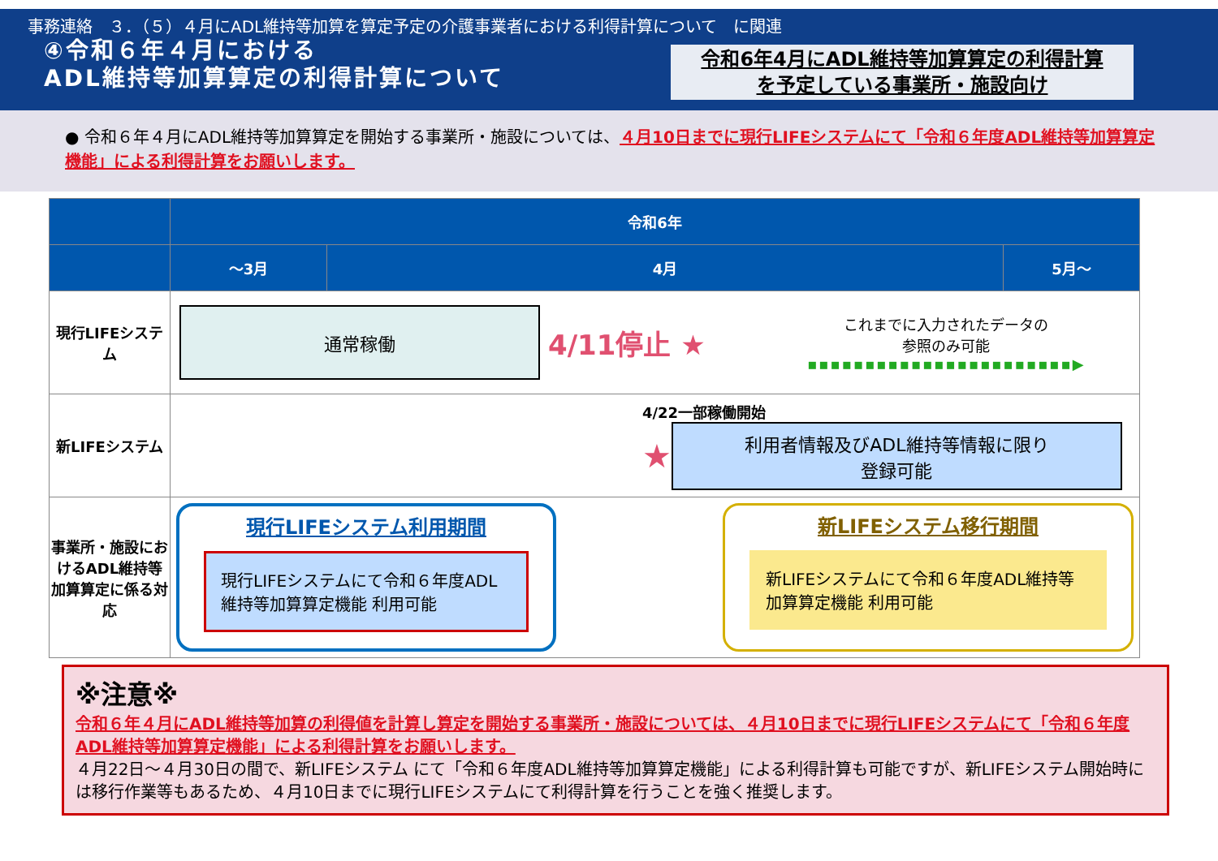事務連絡　３．（５）４月にADL維持等加算を算定予定の介護事業者における利得計算について　に関連
④令和６年４月における
ADL維持等加算算定の利得計算について
令和6年4月にADL維持等加算算定の利得計算
を予定している事業所・施設向け
● 令和６年４月にADL維持等加算算定を開始する事業所・施設については、４月10日までに現行LIFEシステムにて「令和６年度ADL維持等加算算定機能」による利得計算をお願いします。
| | 令和6年 | | |
| --- | --- | --- | --- |
| | ～3月 | 4月 | 5月～ |
| 現行LIFEシステム | 通常稼働 4/11停止 ★ これまでに入力されたデータの 参照のみ可能 ▪▪▪▪▪▪▪▪▪▪▪▪▪▪▪▪▪▪▪▪▪▪▪▶ | | |
| 新LIFEシステム | 4/22一部稼働開始 ★ 利用者情報及びADL維持等情報に限り 登録可能 | | |
| 事業所・施設におけるADL維持等加算算定に係る対応 | 現行LIFEシステム利用期間 現行LIFEシステムにて令和６年度ADL維持等加算算定機能 利用可能 新LIFEシステム移行期間 新LIFEシステムにて令和６年度ADL維持等加算算定機能 利用可能 | | |
※注意※
令和６年４月にADL維持等加算の利得値を計算し算定を開始する事業所・施設については、４月10日までに現行LIFEシステムにて「令和６年度ADL維持等加算算定機能」による利得計算をお願いします。
４月22日～４月30日の間で、新LIFEシステム にて「令和６年度ADL維持等加算算定機能」による利得計算も可能ですが、新LIFEシステム開始時には移行作業等もあるため、４月10日までに現行LIFEシステムにて利得計算を行うことを強く推奨します。